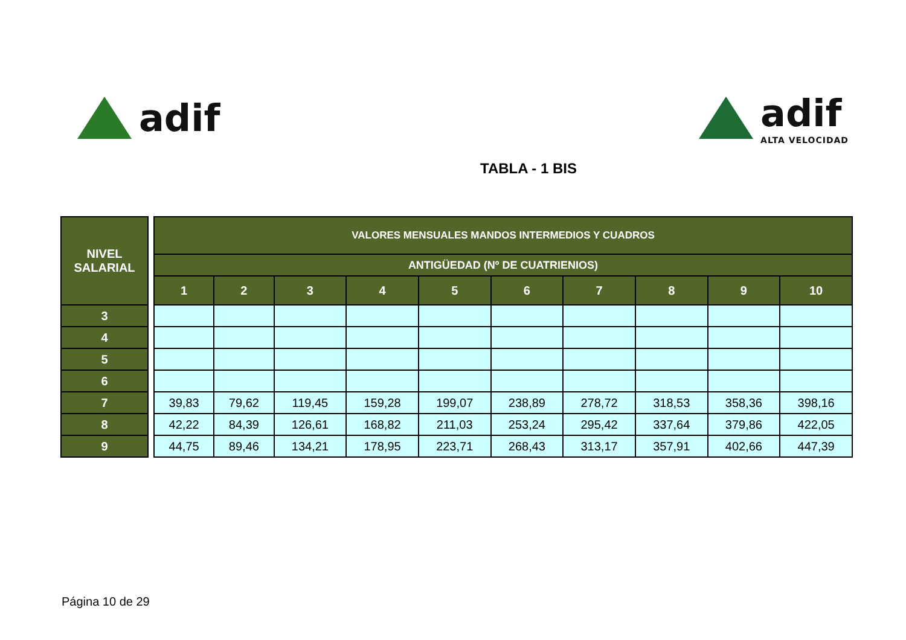adif adif
ALTA VELOCIDAD
TABLA - 1 BIS
| NIVEL SALARIAL | | VALORES MENSUALES MANDOS INTERMEDIOS Y CUADROS | | | | | | | | | |
| | | ANTIGÜEDAD (Nº DE CUATRIENIOS) | | | | | | | | | |
| | | 1 | 2 | 3 | 4 | 5 | 6 | 7 | 8 | 9 | 10 |
| 3 | | | | | | | | | | | |
| 4 | | | | | | | | | | | |
| 5 | | | | | | | | | | | |
| 6 | | | | | | | | | | | |
| 7 | | 39,83 | 79,62 | 119,45 | 159,28 | 199,07 | 238,89 | 278,72 | 318,53 | 358,36 | 398,16 |
| 8 | | 42,22 | 84,39 | 126,61 | 168,82 | 211,03 | 253,24 | 295,42 | 337,64 | 379,86 | 422,05 |
| 9 | | 44,75 | 89,46 | 134,21 | 178,95 | 223,71 | 268,43 | 313,17 | 357,91 | 402,66 | 447,39 |
Página 10 de 29